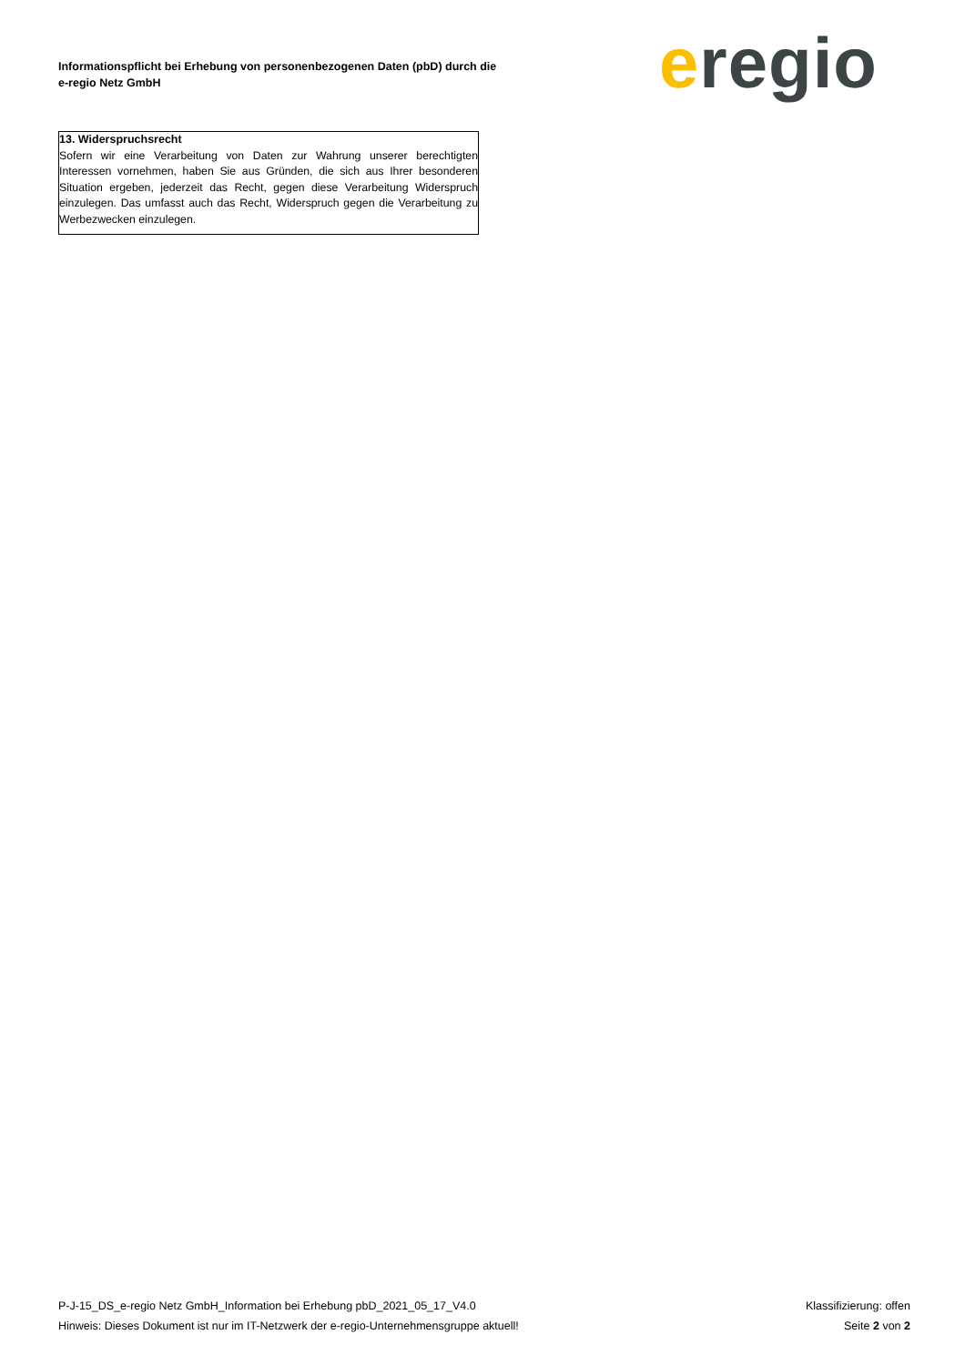Informationspflicht bei Erhebung von personenbezogenen Daten (pbD) durch die
e-regio Netz GmbH
eregio
13. Widerspruchsrecht
Sofern wir eine Verarbeitung von Daten zur Wahrung unserer berechtigten Interessen vornehmen, haben Sie aus Gründen, die sich aus Ihrer besonderen Situation ergeben, jederzeit das Recht, gegen diese Verarbeitung Widerspruch einzulegen. Das umfasst auch das Recht, Widerspruch gegen die Verarbeitung zu Werbezwecken einzulegen.
P-J-15_DS_e-regio Netz GmbH_Information bei Erhebung pbD_2021_05_17_V4.0 Klassifizierung: offen
Hinweis: Dieses Dokument ist nur im IT-Netzwerk der e-regio-Unternehmensgruppe aktuell! Seite 2 von 2